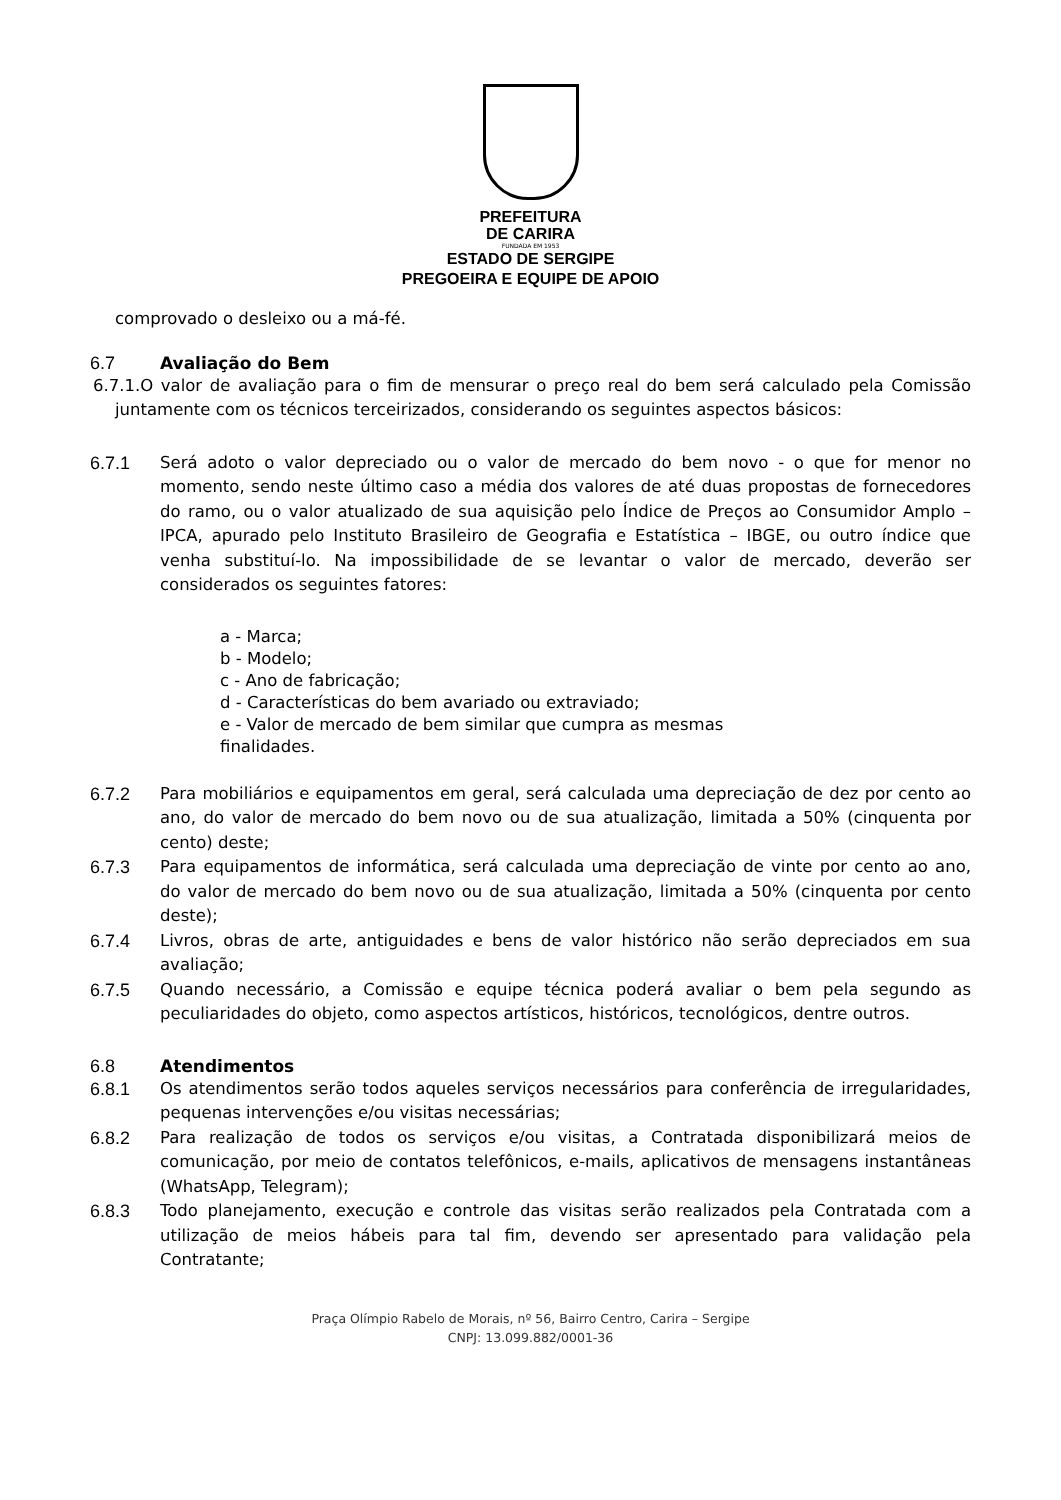PREFEITURA
DE CARIRA
FUNDADA EM 1953
ESTADO DE SERGIPE
PREGOEIRA E EQUIPE DE APOIO
comprovado o desleixo ou a má-fé.
6.7 Avaliação do Bem
6.7.1.O valor de avaliação para o fim de mensurar o preço real do bem será calculado pela Comissão juntamente com os técnicos terceirizados, considerando os seguintes aspectos básicos:
6.7.1 Será adoto o valor depreciado ou o valor de mercado do bem novo - o que for menor no momento, sendo neste último caso a média dos valores de até duas propostas de fornecedores do ramo, ou o valor atualizado de sua aquisição pelo Índice de Preços ao Consumidor Amplo – IPCA, apurado pelo Instituto Brasileiro de Geografia e Estatística – IBGE, ou outro índice que venha substituí-lo. Na impossibilidade de se levantar o valor de mercado, deverão ser considerados os seguintes fatores:
a - Marca;
b - Modelo;
c - Ano de fabricação;
d - Características do bem avariado ou extraviado;
e - Valor de mercado de bem similar que cumpra as mesmas
finalidades.
6.7.2 Para mobiliários e equipamentos em geral, será calculada uma depreciação de dez por cento ao ano, do valor de mercado do bem novo ou de sua atualização, limitada a 50% (cinquenta por cento) deste;
6.7.3 Para equipamentos de informática, será calculada uma depreciação de vinte por cento ao ano, do valor de mercado do bem novo ou de sua atualização, limitada a 50% (cinquenta por cento deste);
6.7.4 Livros, obras de arte, antiguidades e bens de valor histórico não serão depreciados em sua avaliação;
6.7.5 Quando necessário, a Comissão e equipe técnica poderá avaliar o bem pela segundo as peculiaridades do objeto, como aspectos artísticos, históricos, tecnológicos, dentre outros.
6.8 Atendimentos
6.8.1 Os atendimentos serão todos aqueles serviços necessários para conferência de irregularidades, pequenas intervenções e/ou visitas necessárias;
6.8.2 Para realização de todos os serviços e/ou visitas, a Contratada disponibilizará meios de comunicação, por meio de contatos telefônicos, e-mails, aplicativos de mensagens instantâneas (WhatsApp, Telegram);
6.8.3 Todo planejamento, execução e controle das visitas serão realizados pela Contratada com a utilização de meios hábeis para tal fim, devendo ser apresentado para validação pela Contratante;
Praça Olímpio Rabelo de Morais, nº 56, Bairro Centro, Carira – Sergipe
CNPJ: 13.099.882/0001-36